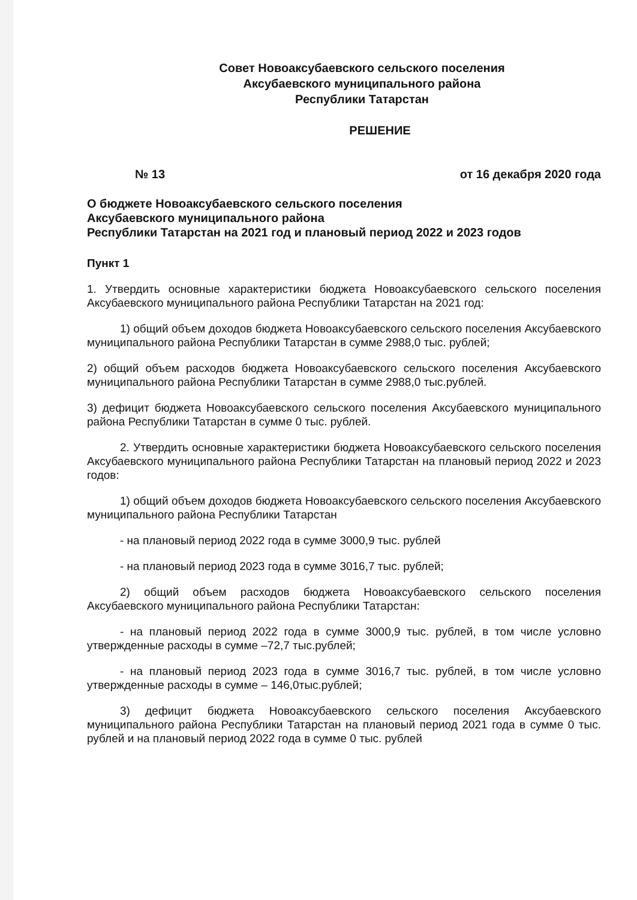Совет Новоаксубаевского сельского поселения
Аксубаевского муниципального района
Республики Татарстан
РЕШЕНИЕ
№ 13 от 16 декабря 2020 года
О бюджете Новоаксубаевского сельского поселения
Аксубаевского муниципального района
Республики Татарстан на 2021 год и плановый период 2022 и 2023 годов
Пункт 1
1. Утвердить основные характеристики бюджета Новоаксубаевского сельского поселения Аксубаевского муниципального района Республики Татарстан на 2021 год:
1) общий объем доходов бюджета Новоаксубаевского сельского поселения Аксубаевского муниципального района Республики Татарстан в сумме 2988,0 тыс. рублей;
2) общий объем расходов бюджета Новоаксубаевского сельского поселения Аксубаевского муниципального района Республики Татарстан в сумме 2988,0 тыс.рублей.
3) дефицит бюджета Новоаксубаевского сельского поселения Аксубаевского муниципального района Республики Татарстан в сумме 0 тыс. рублей.
2. Утвердить основные характеристики бюджета Новоаксубаевского сельского поселения Аксубаевского муниципального района Республики Татарстан на плановый период 2022 и 2023 годов:
1) общий объем доходов бюджета Новоаксубаевского сельского поселения Аксубаевского муниципального района Республики Татарстан
- на плановый период 2022 года в сумме 3000,9 тыс. рублей
- на плановый период 2023 года в сумме 3016,7 тыс. рублей;
2) общий объем расходов бюджета Новоаксубаевского сельского поселения Аксубаевского муниципального района Республики Татарстан:
- на плановый период 2022 года в сумме 3000,9 тыс. рублей, в том числе условно утвержденные расходы в сумме –72,7 тыс.рублей;
- на плановый период 2023 года в сумме 3016,7 тыс. рублей, в том числе условно утвержденные расходы в сумме – 146,0тыс.рублей;
3) дефицит бюджета Новоаксубаевского сельского поселения Аксубаевского муниципального района Республики Татарстан на плановый период 2021 года в сумме 0 тыс. рублей и на плановый период 2022 года в сумме 0 тыс. рублей